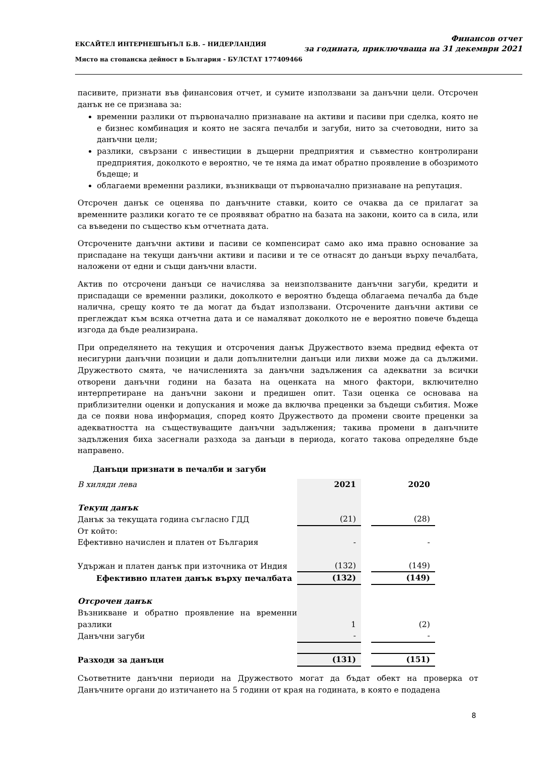ЕКСАЙТЕЛ ИНТЕРНЕШЪНЪЛ Б.В. – НИДЕРЛАНДИЯ
Място на стопанска дейност в България - БУЛСТАТ 177409466
Финансов отчет
за годината, приключваща на 31 декември 2021
пасивите, признати във финансовия отчет, и сумите използвани за данъчни цели. Отсрочен данък не се признава за:
временни разлики от първоначално признаване на активи и пасиви при сделка, която не е бизнес комбинация и която не засяга печалби и загуби, нито за счетоводни, нито за данъчни цели;
разлики, свързани с инвестиции в дъщерни предприятия и съвместно контролирани предприятия, доколкото е вероятно, че те няма да имат обратно проявление в обозримото бъдеще; и
облагаеми временни разлики, възникващи от първоначално признаване на репутация.
Отсрочен данък се оценява по данъчните ставки, които се очаква да се прилагат за временните разлики когато те се проявяват обратно на базата на закони, които са в сила, или са въведени по същество към отчетната дата.
Отсрочените данъчни активи и пасиви се компенсират само ако има правно основание за приспадане на текущи данъчни активи и пасиви и те се отнасят до данъци върху печалбата, наложени от едни и същи данъчни власти.
Актив по отсрочени данъци се начислява за неизползваните данъчни загуби, кредити и приспадащи се временни разлики, доколкото е вероятно бъдеща облагаема печалба да бъде налична, срещу която те да могат да бъдат използвани. Отсрочените данъчни активи се преглеждат към всяка отчетна дата и се намаляват доколкото не е вероятно повече бъдеща изгода да бъде реализирана.
При определянето на текущия и отсрочения данък Дружеството взема предвид ефекта от несигурни данъчни позиции и дали допълнителни данъци или лихви може да са дължими. Дружеството смята, че начисленията за данъчни задължения са адекватни за всички отворени данъчни години на базата на оценката на много фактори, включително интерпретиране на данъчни закони и предишен опит. Тази оценка се основава на приблизителни оценки и допускания и може да включва преценки за бъдещи събития. Може да се появи нова информация, според която Дружеството да промени своите преценки за адекватността на съществуващите данъчни задължения; такива промени в данъчните задължения биха засегнали разхода за данъци в периода, когато такова определяне бъде направено.
Данъци признати в печалби и загуби
| В хиляди лева | 2021 | | 2020 |
| Текущ данък | | | |
| Данък за текущата година съгласно ГДД | (21) | | (28) |
| От който: | | | |
| Ефективно начислен и платен от България | - | | - |
| Удържан и платен данък при източника от Индия | (132) | | (149) |
| Ефективно платен данък върху печалбата | (132) | | (149) |
| Отсрочен данък | | | |
| Възникване и обратно проявление на временни разлики | 1 | | (2) |
| Данъчни загуби | - | | - |
| Разходи за данъци | (131) | | (151) |
Съответните данъчни периоди на Дружеството могат да бъдат обект на проверка от Данъчните органи до изтичането на 5 години от края на годината, в която е подадена
8